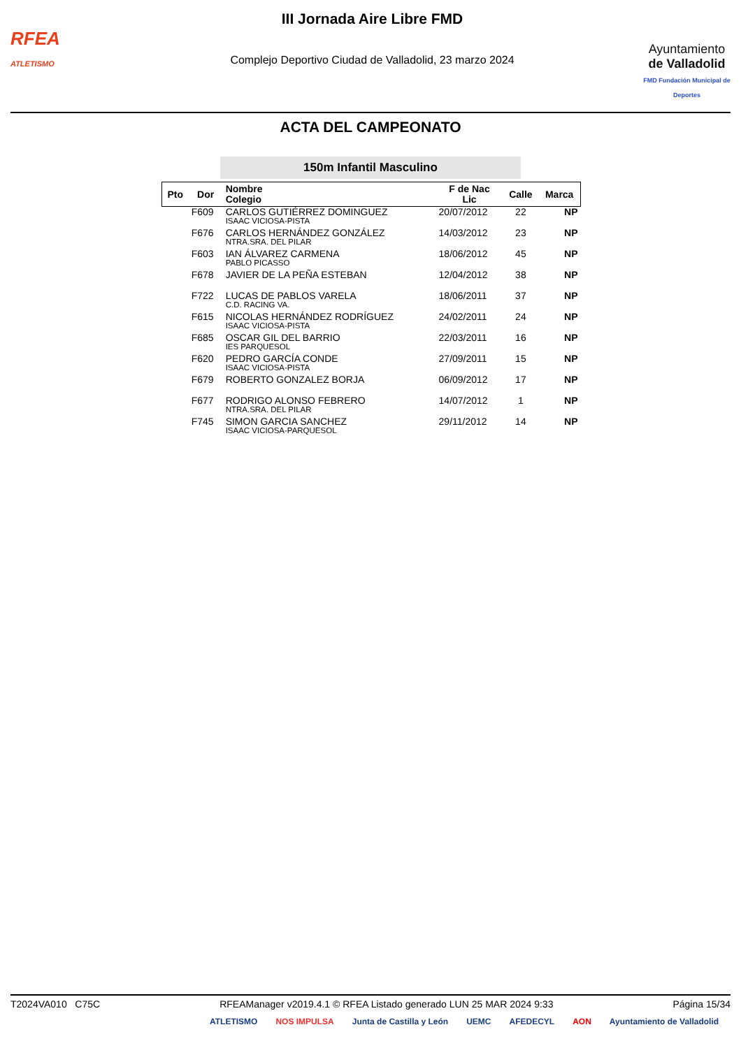RFEA
ATLETISMO
III Jornada Aire Libre FMD
Complejo Deportivo Ciudad de Valladolid, 23 marzo 2024
Ayuntamiento
de Valladolid
FMD Fundación Municipal de Deportes
ACTA DEL CAMPEONATO
150m Infantil Masculino
| Pto | Dor | Nombre Colegio | F de Nac Lic | Calle | Marca |
| --- | --- | --- | --- | --- | --- |
| | F609 | CARLOS GUTIÉRREZ DOMINGUEZ ISAAC VICIOSA-PISTA | 20/07/2012 | 22 | NP |
| | F676 | CARLOS HERNÁNDEZ GONZÁLEZ NTRA.SRA. DEL PILAR | 14/03/2012 | 23 | NP |
| | F603 | IAN ÁLVAREZ CARMENA PABLO PICASSO | 18/06/2012 | 45 | NP |
| | F678 | JAVIER DE LA PEÑA ESTEBAN | 12/04/2012 | 38 | NP |
| | F722 | LUCAS DE PABLOS VARELA C.D. RACING VA. | 18/06/2011 | 37 | NP |
| | F615 | NICOLAS HERNÁNDEZ RODRÍGUEZ ISAAC VICIOSA-PISTA | 24/02/2011 | 24 | NP |
| | F685 | OSCAR GIL DEL BARRIO IES PARQUESOL | 22/03/2011 | 16 | NP |
| | F620 | PEDRO GARCÍA CONDE ISAAC VICIOSA-PISTA | 27/09/2011 | 15 | NP |
| | F679 | ROBERTO GONZALEZ BORJA | 06/09/2012 | 17 | NP |
| | F677 | RODRIGO ALONSO FEBRERO NTRA.SRA. DEL PILAR | 14/07/2012 | 1 | NP |
| | F745 | SIMON GARCIA SANCHEZ ISAAC VICIOSA-PARQUESOL | 29/11/2012 | 14 | NP |
T2024VA010 C75C RFEAManager v2019.4.1 © RFEA Listado generado LUN 25 MAR 2024 9:33 Página 15/34
ATLETISMO NOS IMPULSA Junta de Castilla y León UEMC AFEDECYL AON Ayuntamiento de Valladolid